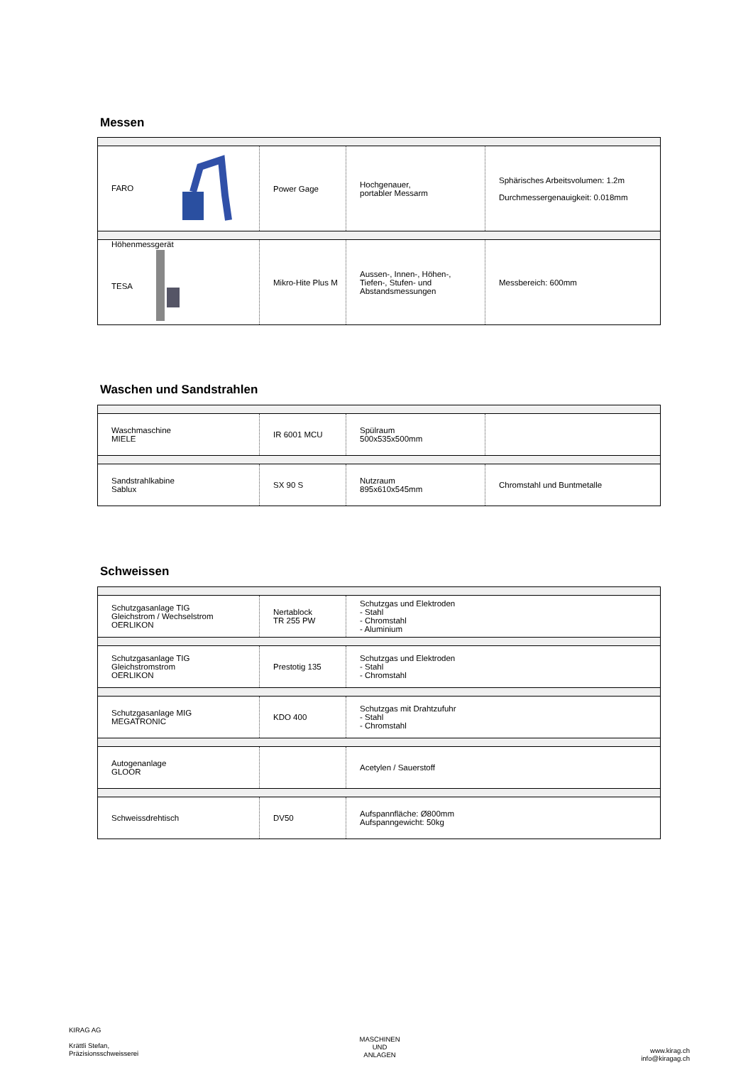Messen
| FARO | Power Gage | Hochgenauer, portabler Messarm | Sphärisches Arbeitsvolumen: 1.2m Durchmessergenauigkeit: 0.018mm |
| Höhenmessgerät TESA | Mikro-Hite Plus M | Aussen-, Innen-, Höhen-, Tiefen-, Stufen- und Abstandsmessungen | Messbereich: 600mm |
Waschen und Sandstrahlen
| Waschmaschine MIELE | IR 6001 MCU | Spülraum 500x535x500mm | |
| Sandstrahlkabine Sablux | SX 90 S | Nutzraum 895x610x545mm | Chromstahl und Buntmetalle |
Schweissen
| Schutzgasanlage TIG Gleichstrom / Wechselstrom OERLIKON | Nertablock TR 255 PW | Schutzgas und Elektroden - Stahl - Chromstahl - Aluminium |
| Schutzgasanlage TIG Gleichstromstrom OERLIKON | Prestotig 135 | Schutzgas und Elektroden - Stahl - Chromstahl |
| Schutzgasanlage MIG MEGATRONIC | KDO 400 | Schutzgas mit Drahtzufuhr - Stahl - Chromstahl |
| Autogenanlage GLOOR | | Acetylen / Sauerstoff |
| Schweissdrehtisch | DV50 | Aufspannfläche: Ø800mm Aufspanngewicht: 50kg |
KIRAG AG
Krättli Stefan,
Präzisionsschweisserei
MASCHINEN
UND
ANLAGEN
www.kirag.ch
info@kiragag.ch